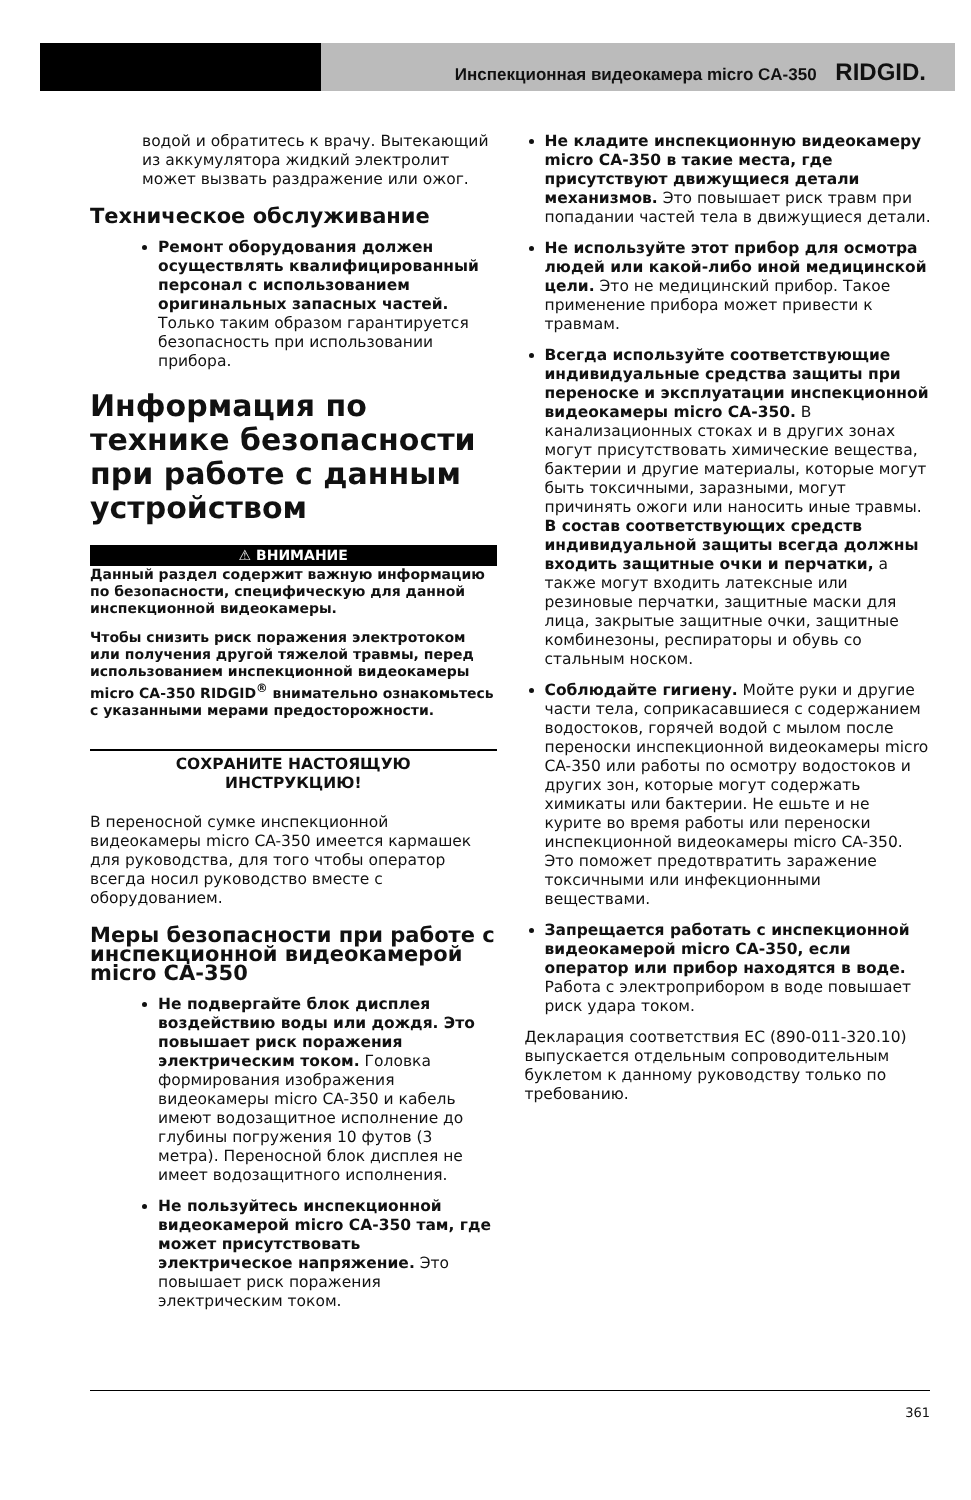Инспекционная видеокамера micro CA-350 RIDGID.
водой и обратитесь к врачу. Вытекающий из аккумулятора жидкий электролит может вызвать раздражение или ожог.
Техническое обслуживание
Ремонт оборудования должен осуществлять квалифицированный персонал с использованием оригинальных запасных частей. Только таким образом гарантируется безопасность при использовании прибора.
Информация по технике безопасности при работе с данным устройством
⚠ ВНИМАНИЕ
Данный раздел содержит важную информацию по безопасности, специфическую для данной инспекционной видеокамеры.
Чтобы снизить риск поражения электротоком или получения другой тяжелой травмы, перед использованием инспекционной видеокамеры micro CA-350 RIDGID<sup>®</sup> внимательно ознакомьтесь с указанными мерами предосторожности.
СОХРАНИТЕ НАСТОЯЩУЮ
ИНСТРУКЦИЮ!
В переносной сумке инспекционной видеокамеры micro CA-350 имеется кармашек для руководства, для того чтобы оператор всегда носил руководство вместе с оборудованием.
Меры безопасности при работе с инспекционной видеокамерой micro CA-350
Не подвергайте блок дисплея воздействию воды или дождя. Это повышает риск поражения электрическим током. Головка формирования изображения видеокамеры micro CA-350 и кабель имеют водозащитное исполнение до глубины погружения 10 футов (3 метра). Переносной блок дисплея не имеет водозащитного исполнения.
Не пользуйтесь инспекционной видеокамерой micro CA-350 там, где может присутствовать электрическое напряжение. Это повышает риск поражения электрическим током.
Не кладите инспекционную видеокамеру micro CA-350 в такие места, где присутствуют движущиеся детали механизмов. Это повышает риск травм при попадании частей тела в движущиеся детали.
Не используйте этот прибор для осмотра людей или какой-либо иной медицинской цели. Это не медицинский прибор. Такое применение прибора может привести к травмам.
Всегда используйте соответствующие индивидуальные средства защиты при переноске и эксплуатации инспекционной видеокамеры micro CA-350. В канализационных стоках и в других зонах могут присутствовать химические вещества, бактерии и другие материалы, которые могут быть токсичными, заразными, могут причинять ожоги или наносить иные травмы. В состав соответствующих средств индивидуальной защиты всегда должны входить защитные очки и перчатки, а также могут входить латексные или резиновые перчатки, защитные маски для лица, закрытые защитные очки, защитные комбинезоны, респираторы и обувь со стальным носком.
Соблюдайте гигиену. Мойте руки и другие части тела, соприкасавшиеся с содержанием водостоков, горячей водой с мылом после переноски инспекционной видеокамеры micro CA-350 или работы по осмотру водостоков и других зон, которые могут содержать химикаты или бактерии. Не ешьте и не курите во время работы или переноски инспекционной видеокамеры micro CA-350. Это поможет предотвратить заражение токсичными или инфекционными веществами.
Запрещается работать с инспекционной видеокамерой micro CA-350, если оператор или прибор находятся в воде. Работа с электроприбором в воде повышает риск удара током.
Декларация соответствия ЕС (890-011-320.10) выпускается отдельным сопроводительным буклетом к данному руководству только по требованию.
361